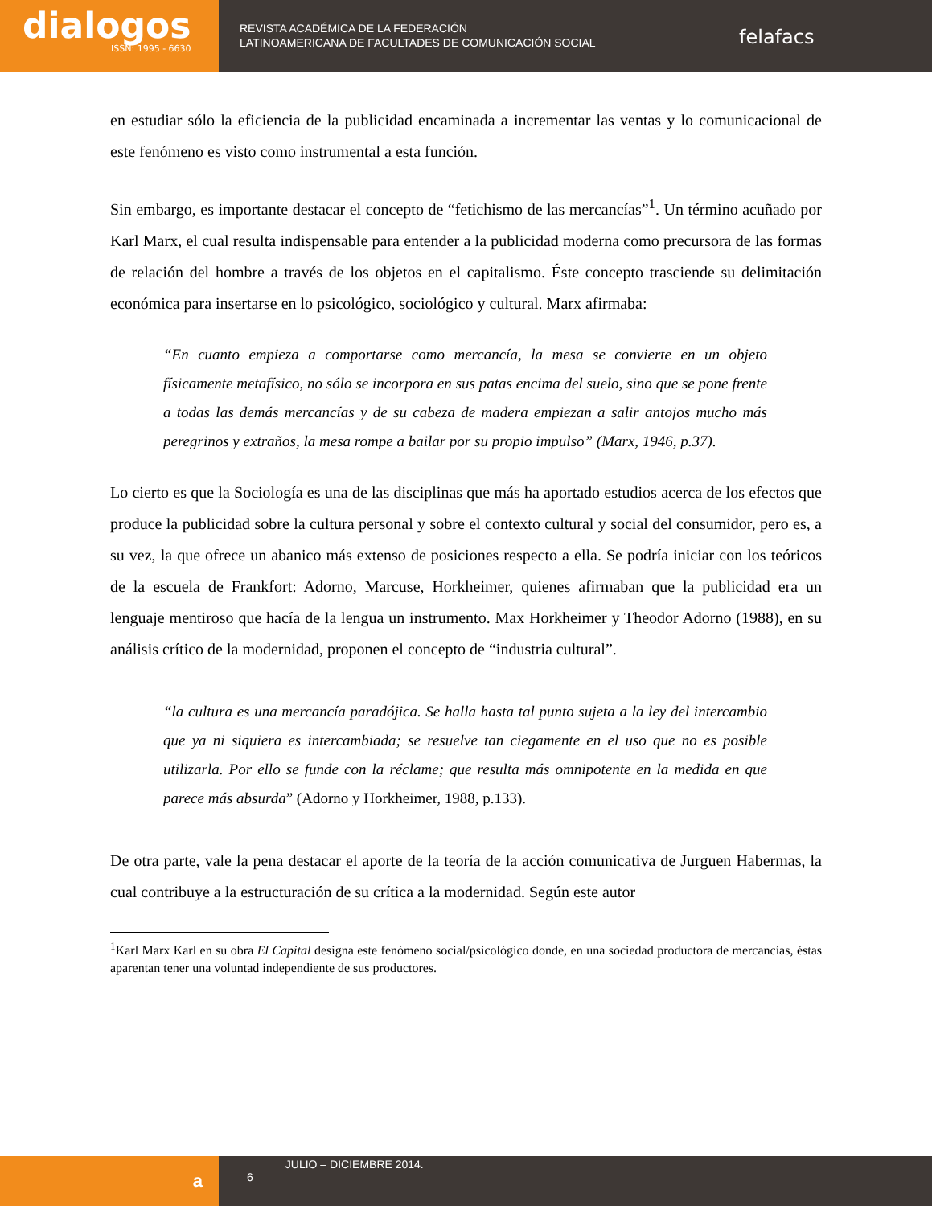dialogos
ISSN: 1995 - 6630
REVISTA ACADÉMICA DE LA FEDERACIÓN
LATINOAMERICANA DE FACULTADES DE COMUNICACIÓN SOCIAL
felafacs
en estudiar sólo la eficiencia de la publicidad encaminada a incrementar las ventas y lo comunicacional de este fenómeno es visto como instrumental a esta función.
Sin embargo, es importante destacar el concepto de “fetichismo de las mercancías”<sup>1</sup>. Un término acuñado por Karl Marx, el cual resulta indispensable para entender a la publicidad moderna como precursora de las formas de relación del hombre a través de los objetos en el capitalismo. Éste concepto trasciende su delimitación económica para insertarse en lo psicológico, sociológico y cultural. Marx afirmaba:
“En cuanto empieza a comportarse como mercancía, la mesa se convierte en un objeto físicamente metafísico, no sólo se incorpora en sus patas encima del suelo, sino que se pone frente a todas las demás mercancías y de su cabeza de madera empiezan a salir antojos mucho más peregrinos y extraños, la mesa rompe a bailar por su propio impulso” (Marx, 1946, p.37).
Lo cierto es que la Sociología es una de las disciplinas que más ha aportado estudios acerca de los efectos que produce la publicidad sobre la cultura personal y sobre el contexto cultural y social del consumidor, pero es, a su vez, la que ofrece un abanico más extenso de posiciones respecto a ella. Se podría iniciar con los teóricos de la escuela de Frankfort: Adorno, Marcuse, Horkheimer, quienes afirmaban que la publicidad era un lenguaje mentiroso que hacía de la lengua un instrumento. Max Horkheimer y Theodor Adorno (1988), en su análisis crítico de la modernidad, proponen el concepto de “industria cultural”.
“la cultura es una mercancía paradójica. Se halla hasta tal punto sujeta a la ley del intercambio que ya ni siquiera es intercambiada; se resuelve tan ciegamente en el uso que no es posible utilizarla. Por ello se funde con la réclame; que resulta más omnipotente en la medida en que parece más absurda” (Adorno y Horkheimer, 1988, p.133).
De otra parte, vale la pena destacar el aporte de la teoría de la acción comunicativa de Jurguen Habermas, la cual contribuye a la estructuración de su crítica a la modernidad. Según este autor
<sup>1</sup> Karl Marx Karl en su obra El Capital designa este fenómeno social/psicológico donde, en una sociedad productora de mercancías, éstas aparentan tener una voluntad independiente de sus productores.
a
6
JULIO – DICIEMBRE 2014.